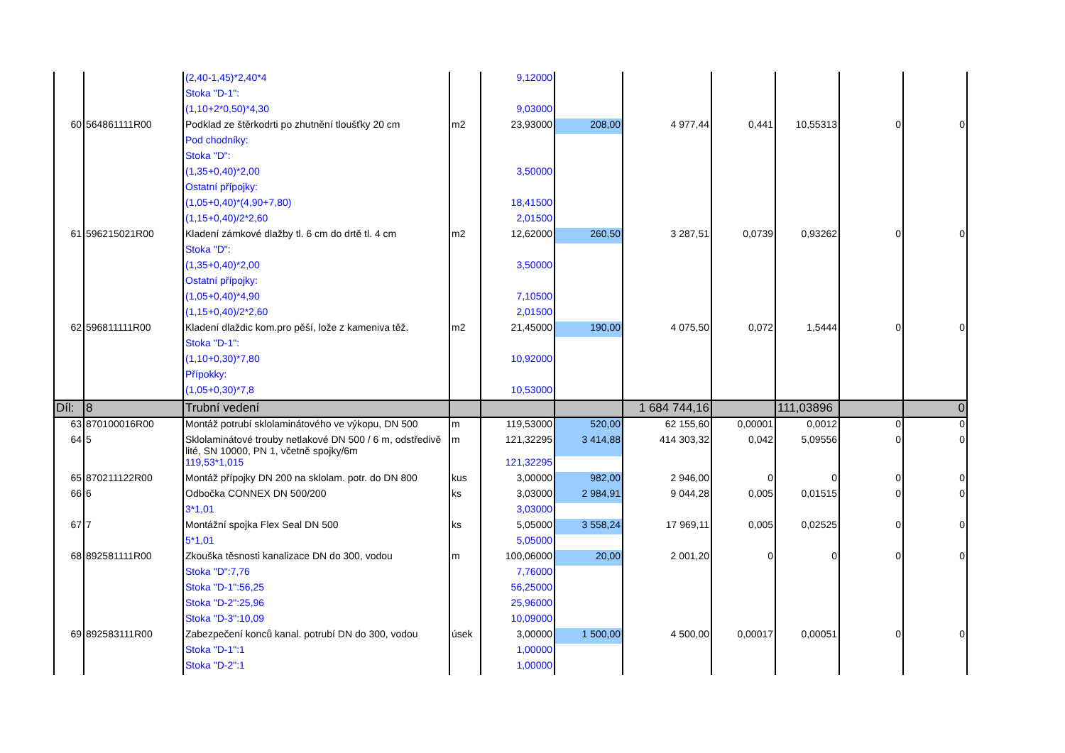| | | (2,40-1,45)*2,40*4 | | 9,12000 | | | | | | |
| | | Stoka "D-1": | | | | | | | | |
| | | (1,10+2*0,50)*4,30 | | 9,03000 | | | | | | |
| 60 | 564861111R00 | Podklad ze štěrkodrti po zhutnění tloušťky 20 cm | m2 | 23,93000 | 208,00 | 4 977,44 | 0,441 | 10,55313 | 0 | 0 |
| | | Pod chodníky: | | | | | | | | |
| | | Stoka "D": | | | | | | | | |
| | | (1,35+0,40)*2,00 | | 3,50000 | | | | | | |
| | | Ostatní přípojky: | | | | | | | | |
| | | (1,05+0,40)*(4,90+7,80) | | 18,41500 | | | | | | |
| | | (1,15+0,40)/2*2,60 | | 2,01500 | | | | | | |
| 61 | 596215021R00 | Kladení zámkové dlažby tl. 6 cm do drtě tl. 4 cm | m2 | 12,62000 | 260,50 | 3 287,51 | 0,0739 | 0,93262 | 0 | 0 |
| | | Stoka "D": | | | | | | | | |
| | | (1,35+0,40)*2,00 | | 3,50000 | | | | | | |
| | | Ostatní přípojky: | | | | | | | | |
| | | (1,05+0,40)*4,90 | | 7,10500 | | | | | | |
| | | (1,15+0,40)/2*2,60 | | 2,01500 | | | | | | |
| 62 | 596811111R00 | Kladení dlaždic kom.pro pěší, lože z kameniva těž. | m2 | 21,45000 | 190,00 | 4 075,50 | 0,072 | 1,5444 | 0 | 0 |
| | | Stoka "D-1": | | | | | | | | |
| | | (1,10+0,30)*7,80 | | 10,92000 | | | | | | |
| | | Přípokky: | | | | | | | | |
| | | (1,05+0,30)*7,8 | | 10,53000 | | | | | | |
| Díl: | 8 | Trubní vedení | | | | 1 684 744,16 | | 111,03896 | | 0 |
| 63 | 870100016R00 | Montáž potrubí sklolaminátového ve výkopu, DN 500 | m | 119,53000 | 520,00 | 62 155,60 | 0,00001 | 0,0012 | 0 | 0 |
| 64 | 5 | Sklolaminátové trouby netlakové DN 500 / 6 m, odstředivě lité, SN 10000, PN 1, včetně spojky/6m | m | 121,32295 | 3 414,88 | 414 303,32 | 0,042 | 5,09556 | 0 | 0 |
| | | 119,53*1,015 | | 121,32295 | | | | | | |
| 65 | 870211122R00 | Montáž přípojky DN 200 na sklolam. potr. do DN 800 | kus | 3,00000 | 982,00 | 2 946,00 | 0 | 0 | 0 | 0 |
| 66 | 6 | Odbočka CONNEX DN 500/200 | ks | 3,03000 | 2 984,91 | 9 044,28 | 0,005 | 0,01515 | 0 | 0 |
| | | 3*1,01 | | 3,03000 | | | | | | |
| 67 | 7 | Montážní spojka Flex Seal DN 500 | ks | 5,05000 | 3 558,24 | 17 969,11 | 0,005 | 0,02525 | 0 | 0 |
| | | 5*1,01 | | 5,05000 | | | | | | |
| 68 | 892581111R00 | Zkouška těsnosti kanalizace DN do 300, vodou | m | 100,06000 | 20,00 | 2 001,20 | 0 | 0 | 0 | 0 |
| | | Stoka "D":7,76 | | 7,76000 | | | | | | |
| | | Stoka "D-1":56,25 | | 56,25000 | | | | | | |
| | | Stoka "D-2":25,96 | | 25,96000 | | | | | | |
| | | Stoka "D-3":10,09 | | 10,09000 | | | | | | |
| 69 | 892583111R00 | Zabezpečení konců kanal. potrubí DN do 300, vodou | úsek | 3,00000 | 1 500,00 | 4 500,00 | 0,00017 | 0,00051 | 0 | 0 |
| | | Stoka "D-1":1 | | 1,00000 | | | | | | |
| | | Stoka "D-2":1 | | 1,00000 | | | | | | |